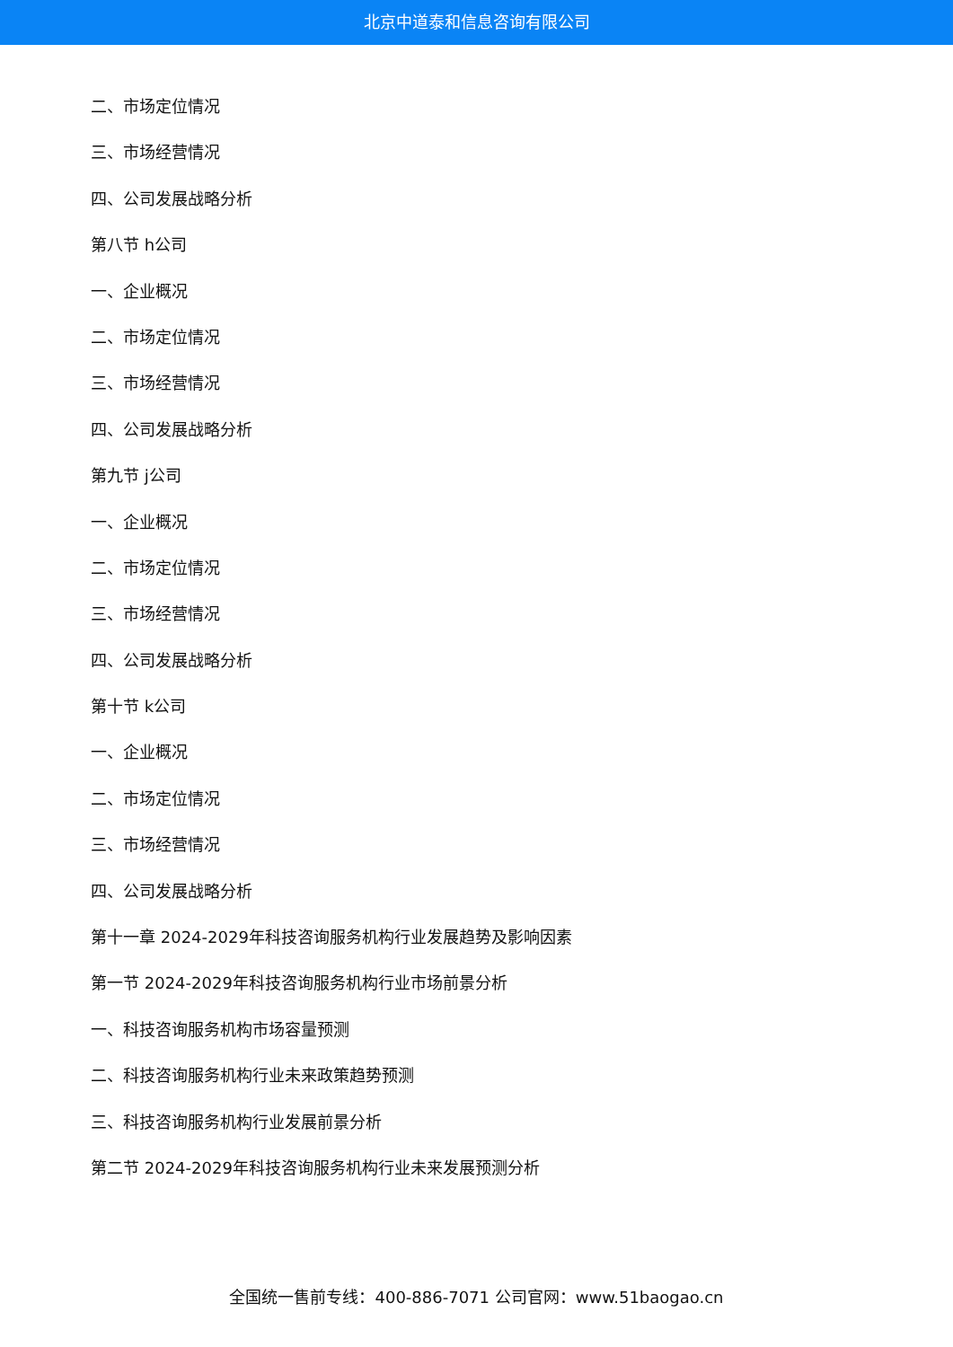北京中道泰和信息咨询有限公司
二、市场定位情况
三、市场经营情况
四、公司发展战略分析
第八节 h公司
一、企业概况
二、市场定位情况
三、市场经营情况
四、公司发展战略分析
第九节 j公司
一、企业概况
二、市场定位情况
三、市场经营情况
四、公司发展战略分析
第十节 k公司
一、企业概况
二、市场定位情况
三、市场经营情况
四、公司发展战略分析
第十一章 2024-2029年科技咨询服务机构行业发展趋势及影响因素
第一节 2024-2029年科技咨询服务机构行业市场前景分析
一、科技咨询服务机构市场容量预测
二、科技咨询服务机构行业未来政策趋势预测
三、科技咨询服务机构行业发展前景分析
第二节 2024-2029年科技咨询服务机构行业未来发展预测分析
全国统一售前专线：400-886-7071 公司官网：www.51baogao.cn